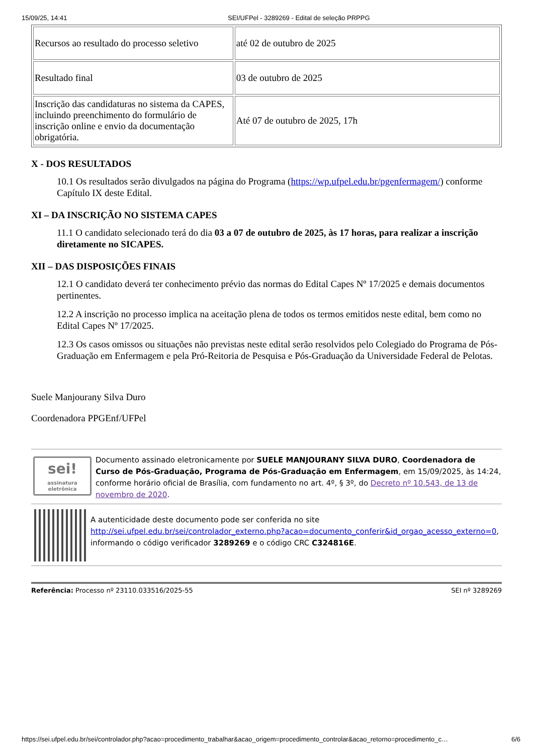15/09/25, 14:41 SEI/UFPel - 3289269 - Edital de seleção PRPPG
| Recursos ao resultado do processo seletivo | até 02 de outubro de 2025 |
| Resultado final | 03 de outubro de 2025 |
| Inscrição das candidaturas no sistema da CAPES, incluindo preenchimento do formulário de inscrição online e envio da documentação obrigatória. | Até 07 de outubro de 2025, 17h |
X - DOS RESULTADOS
10.1 Os resultados serão divulgados na página do Programa (https://wp.ufpel.edu.br/pgenfermagem/) conforme Capítulo IX deste Edital.
XI – DA INSCRIÇÃO NO SISTEMA CAPES
11.1 O candidato selecionado terá do dia 03 a 07 de outubro de 2025, às 17 horas, para realizar a inscrição diretamente no SICAPES.
XII – DAS DISPOSIÇÕES FINAIS
12.1 O candidato deverá ter conhecimento prévio das normas do Edital Capes Nº 17/2025 e demais documentos pertinentes.
12.2 A inscrição no processo implica na aceitação plena de todos os termos emitidos neste edital, bem como no Edital Capes Nº 17/2025.
12.3 Os casos omissos ou situações não previstas neste edital serão resolvidos pelo Colegiado do Programa de Pós-Graduação em Enfermagem e pela Pró-Reitoria de Pesquisa e Pós-Graduação da Universidade Federal de Pelotas.
Suele Manjourany Silva Duro
Coordenadora PPGEnf/UFPel
sei!
assinatura eletrônica
Documento assinado eletronicamente por SUELE MANJOURANY SILVA DURO, Coordenadora de Curso de Pós-Graduação, Programa de Pós-Graduação em Enfermagem, em 15/09/2025, às 14:24, conforme horário oficial de Brasília, com fundamento no art. 4º, § 3º, do Decreto nº 10.543, de 13 de novembro de 2020.
A autenticidade deste documento pode ser conferida no site http://sei.ufpel.edu.br/sei/controlador_externo.php?acao=documento_conferir&id_orgao_acesso_externo=0, informando o código verificador 3289269 e o código CRC C324816E.
Referência: Processo nº 23110.033516/2025-55 SEI nº 3289269
https://sei.ufpel.edu.br/sei/controlador.php?acao=procedimento_trabalhar&acao_origem=procedimento_controlar&acao_retorno=procedimento_c… 6/6